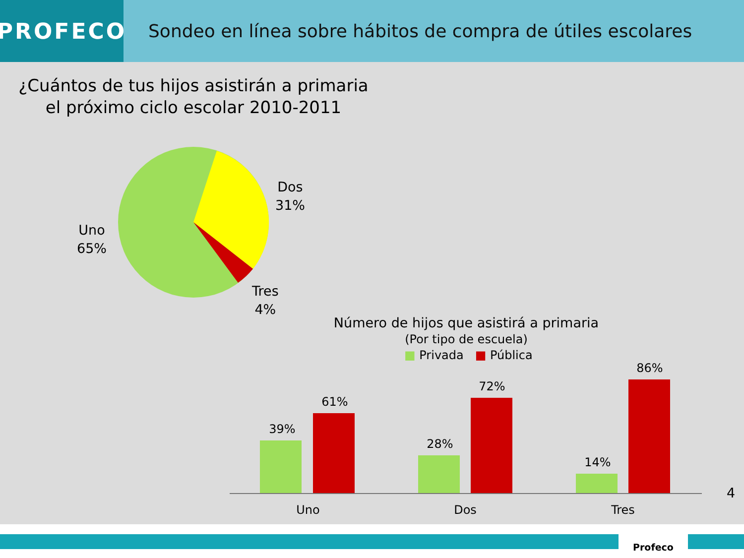PROFECO
Sondeo en línea sobre hábitos de compra de útiles escolares
¿Cuántos de tus hijos asistirán a primaria
el próximo ciclo escolar 2010-2011
Dos
31%
Uno
65%
Tres
4%
Número de hijos que asistirá a primaria
(Por tipo de escuela)
■ Privada ■ Pública
39%
61%
28%
72%
14%
86%
Uno
Dos
Tres
4
Profeco